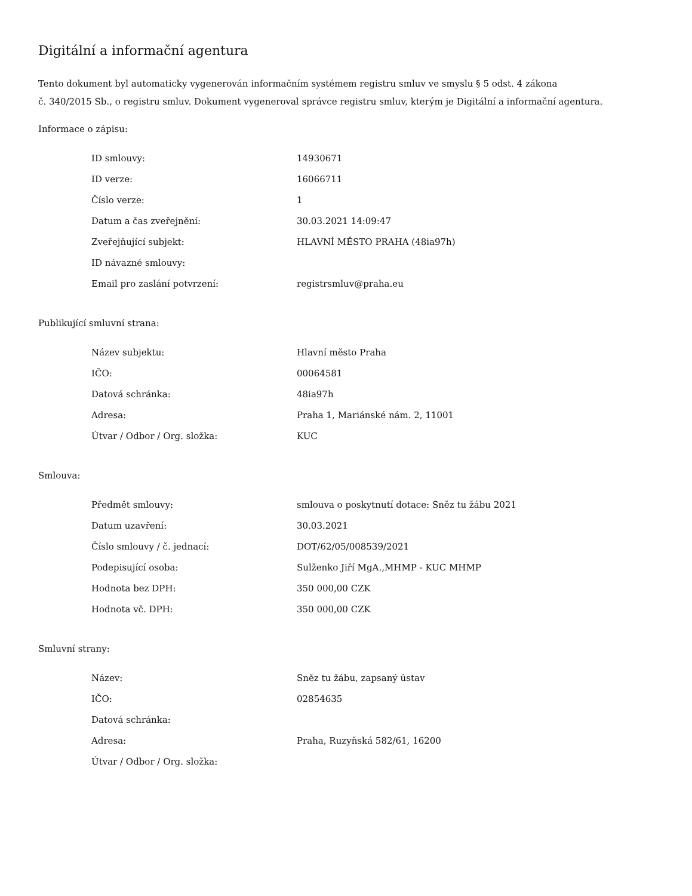Digitální a informační agentura
Tento dokument byl automaticky vygenerován informačním systémem registru smluv ve smyslu § 5 odst. 4 zákona
č. 340/2015 Sb., o registru smluv. Dokument vygeneroval správce registru smluv, kterým je Digitální a informační agentura.
Informace o zápisu:
| ID smlouvy: | 14930671 |
| ID verze: | 16066711 |
| Číslo verze: | 1 |
| Datum a čas zveřejnění: | 30.03.2021 14:09:47 |
| Zveřejňující subjekt: | HLAVNÍ MĚSTO PRAHA (48ia97h) |
| ID návazné smlouvy: | |
| Email pro zaslání potvrzení: | registrsmluv@praha.eu |
Publikující smluvní strana:
| Název subjektu: | Hlavní město Praha |
| IČO: | 00064581 |
| Datová schránka: | 48ia97h |
| Adresa: | Praha 1, Mariánské nám. 2, 11001 |
| Útvar / Odbor / Org. složka: | KUC |
Smlouva:
| Předmět smlouvy: | smlouva o poskytnutí dotace: Sněz tu žábu 2021 |
| Datum uzavření: | 30.03.2021 |
| Číslo smlouvy / č. jednací: | DOT/62/05/008539/2021 |
| Podepisující osoba: | Sulženko Jiří MgA.,MHMP - KUC MHMP |
| Hodnota bez DPH: | 350 000,00 CZK |
| Hodnota vč. DPH: | 350 000,00 CZK |
Smluvní strany:
| Název: | Sněz tu žábu, zapsaný ústav |
| IČO: | 02854635 |
| Datová schránka: | |
| Adresa: | Praha, Ruzyňská 582/61, 16200 |
| Útvar / Odbor / Org. složka: | |